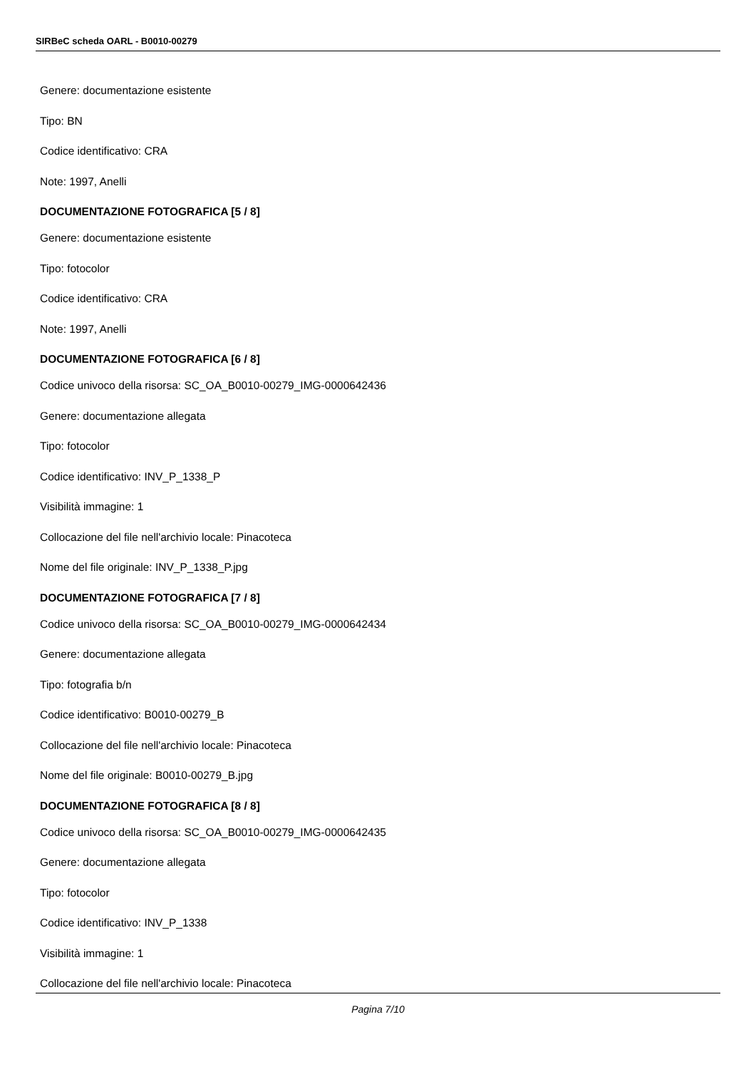SIRBeC scheda OARL - B0010-00279
Genere: documentazione esistente
Tipo: BN
Codice identificativo: CRA
Note: 1997, Anelli
DOCUMENTAZIONE FOTOGRAFICA [5 / 8]
Genere: documentazione esistente
Tipo: fotocolor
Codice identificativo: CRA
Note: 1997, Anelli
DOCUMENTAZIONE FOTOGRAFICA [6 / 8]
Codice univoco della risorsa: SC_OA_B0010-00279_IMG-0000642436
Genere: documentazione allegata
Tipo: fotocolor
Codice identificativo: INV_P_1338_P
Visibilità immagine: 1
Collocazione del file nell'archivio locale: Pinacoteca
Nome del file originale: INV_P_1338_P.jpg
DOCUMENTAZIONE FOTOGRAFICA [7 / 8]
Codice univoco della risorsa: SC_OA_B0010-00279_IMG-0000642434
Genere: documentazione allegata
Tipo: fotografia b/n
Codice identificativo: B0010-00279_B
Collocazione del file nell'archivio locale: Pinacoteca
Nome del file originale: B0010-00279_B.jpg
DOCUMENTAZIONE FOTOGRAFICA [8 / 8]
Codice univoco della risorsa: SC_OA_B0010-00279_IMG-0000642435
Genere: documentazione allegata
Tipo: fotocolor
Codice identificativo: INV_P_1338
Visibilità immagine: 1
Collocazione del file nell'archivio locale: Pinacoteca
Pagina 7/10